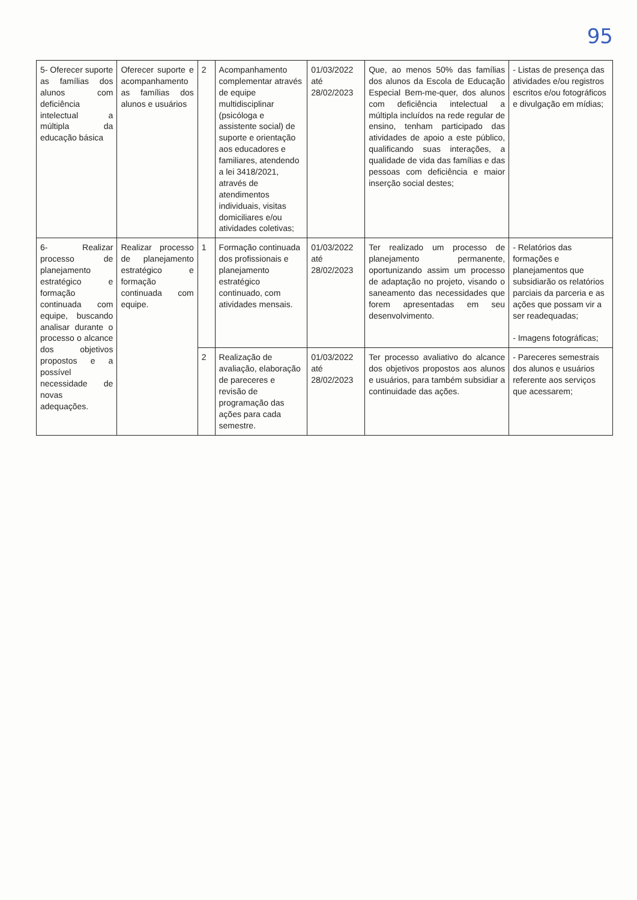95
| 5- Oferecer suporte as famílias dos alunos com deficiência intelectual a múltipla da educação básica | Oferecer suporte e acompanhamento as famílias dos alunos e usuários | 2 | Acompanhamento complementar através de equipe multidisciplinar (psicóloga e assistente social) de suporte e orientação aos educadores e familiares, atendendo a lei 3418/2021, através de atendimentos individuais, visitas domiciliares e/ou atividades coletivas; | 01/03/2022 até 28/02/2023 | Que, ao menos 50% das famílias dos alunos da Escola de Educação Especial Bem-me-quer, dos alunos com deficiência intelectual a múltipla incluídos na rede regular de ensino, tenham participado das atividades de apoio a este público, qualificando suas interações, a qualidade de vida das famílias e das pessoas com deficiência e maior inserção social destes; | - Listas de presença das atividades e/ou registros escritos e/ou fotográficos e divulgação em mídias; |
| 6- Realizar processo de planejamento estratégico e formação continuada com equipe, buscando analisar durante o processo o alcance dos objetivos propostos e a possível necessidade de novas adequações. | Realizar processo de planejamento estratégico e formação continuada com equipe. | 1 | Formação continuada dos profissionais e planejamento estratégico continuado, com atividades mensais. | 01/03/2022 até 28/02/2023 | Ter realizado um processo de planejamento permanente, oportunizando assim um processo de adaptação no projeto, visando o saneamento das necessidades que forem apresentadas em seu desenvolvimento. | - Relatórios das formações e planejamentos que subsidiarão os relatórios parciais da parceria e as ações que possam vir a ser readequadas; - Imagens fotográficas; |
| | | 2 | Realização de avaliação, elaboração de pareceres e revisão de programação das ações para cada semestre. | 01/03/2022 até 28/02/2023 | Ter processo avaliativo do alcance dos objetivos propostos aos alunos e usuários, para também subsidiar a continuidade das ações. | - Pareceres semestrais dos alunos e usuários referente aos serviços que acessarem; |